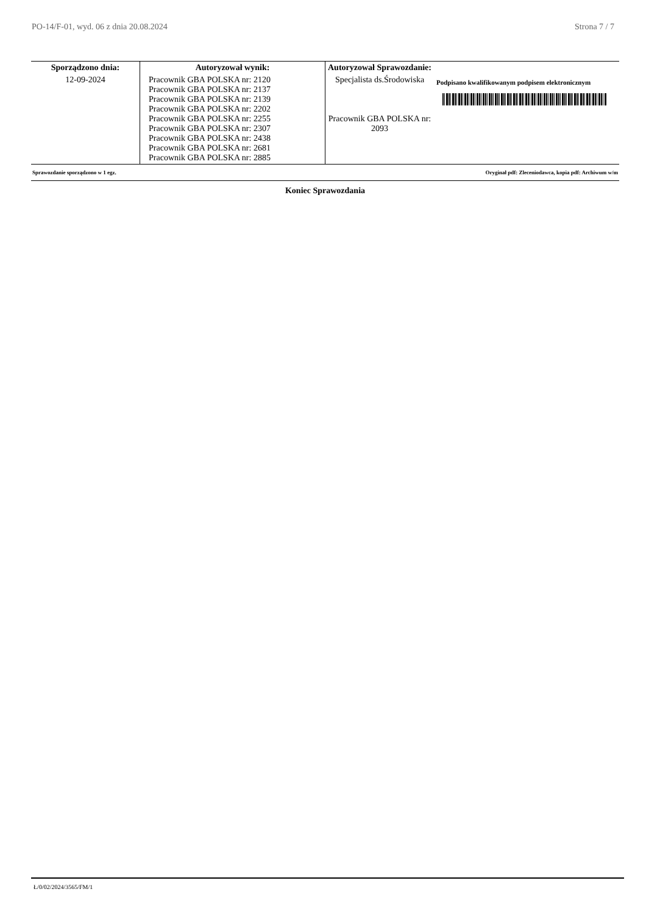PO-14/F-01, wyd. 06 z dnia 20.08.2024 Strona 7 / 7
| Sporządzono dnia: | Autoryzował wynik: | Autoryzował Sprawozdanie: | |
| --- | --- | --- | --- |
| 12-09-2024 | Pracownik GBA POLSKA nr: 2120 Pracownik GBA POLSKA nr: 2137 Pracownik GBA POLSKA nr: 2139 Pracownik GBA POLSKA nr: 2202 Pracownik GBA POLSKA nr: 2255 Pracownik GBA POLSKA nr: 2307 Pracownik GBA POLSKA nr: 2438 Pracownik GBA POLSKA nr: 2681 Pracownik GBA POLSKA nr: 2885 | Specjalista ds.Środowiska Pracownik GBA POLSKA nr: 2093 | Podpisano kwalifikowanym podpisem elektronicznym |
Sprawozdanie sporządzono w 1 egz. Oryginał pdf: Zleceniodawca, kopia pdf: Archiwum w/m
Koniec Sprawozdania
Ł/0/02/2024/3565/FM/1